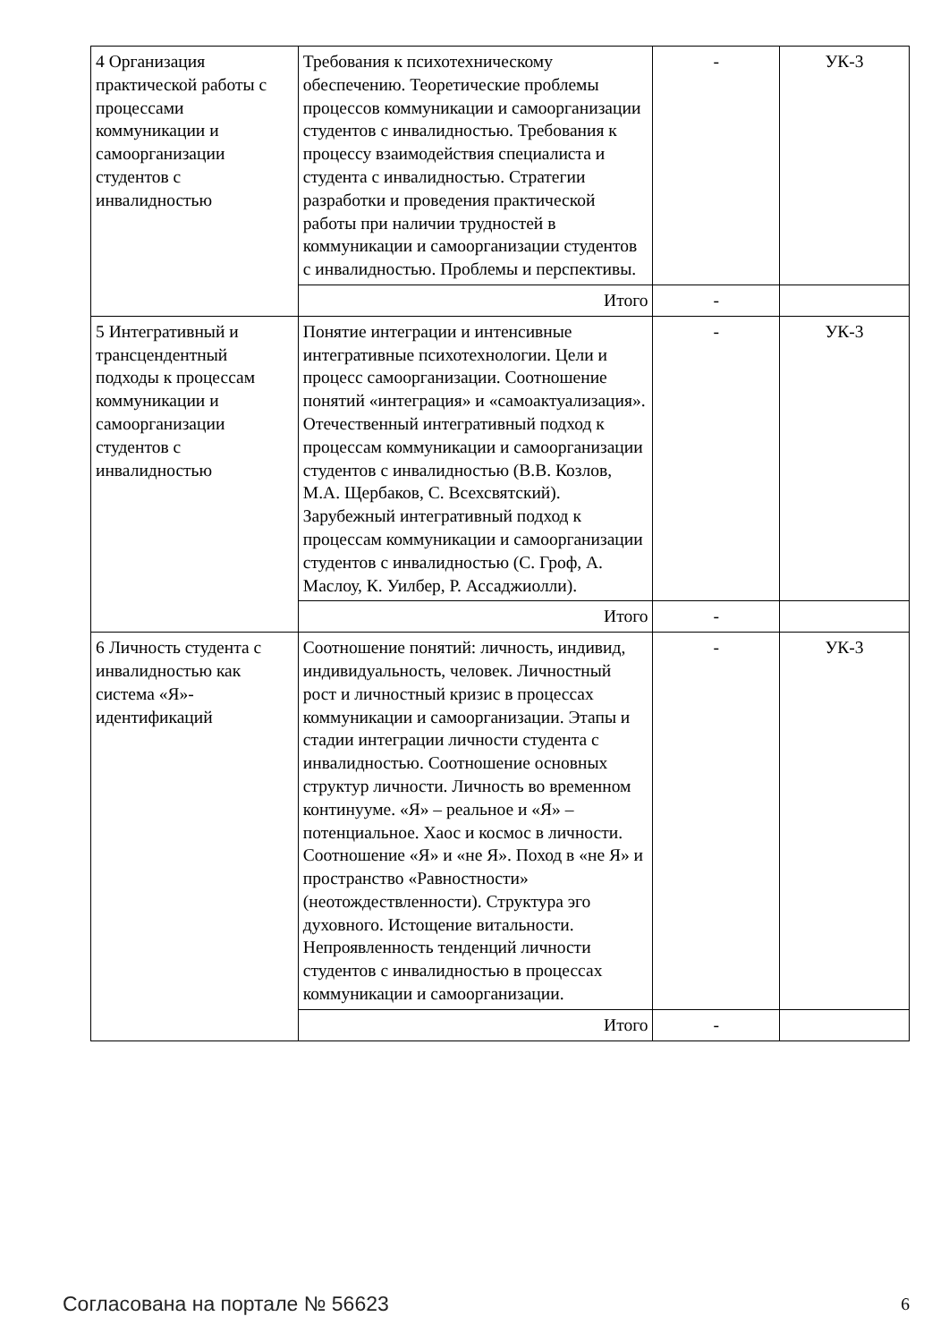| 4 Организация практической работы с процессами коммуникации и самоорганизации студентов с инвалидностью | Требования к психотехническому обеспечению. Теоретические проблемы процессов коммуникации и самоорганизации студентов с инвалидностью. Требования к процессу взаимодействия специалиста и студента с инвалидностью. Стратегии разработки и проведения практической работы при наличии трудностей в коммуникации и самоорганизации студентов с инвалидностью. Проблемы и перспективы. | - | УК-3 |
| | Итого | - | |
| 5 Интегративный и трансцендентный подходы к процессам коммуникации и самоорганизации студентов с инвалидностью | Понятие интеграции и интенсивные интегративные психотехнологии. Цели и процесс самоорганизации. Соотношение понятий «интеграция» и «самоактуализация». Отечественный интегративный подход к процессам коммуникации и самоорганизации студентов с инвалидностью (В.В. Козлов, М.А. Щербаков, С. Всехсвятский). Зарубежный интегративный подход к процессам коммуникации и самоорганизации студентов с инвалидностью (С. Гроф, А. Маслоу, К. Уилбер, Р. Ассаджиолли). | - | УК-3 |
| | Итого | - | |
| 6 Личность студента с инвалидностью как система «Я»-идентификаций | Соотношение понятий: личность, индивид, индивидуальность, человек. Личностный рост и личностный кризис в процессах коммуникации и самоорганизации. Этапы и стадии интеграции личности студента с инвалидностью. Соотношение основных структур личности. Личность во временном континууме. «Я» – реальное и «Я» – потенциальное. Хаос и космос в личности. Соотношение «Я» и «не Я». Поход в «не Я» и пространство «Равностности» (неотождествленности). Структура эго духовного. Истощение витальности. Непроявленность тенденций личности студентов с инвалидностью в процессах коммуникации и самоорганизации. | - | УК-3 |
| | Итого | - | |
Согласована на портале № 56623 6